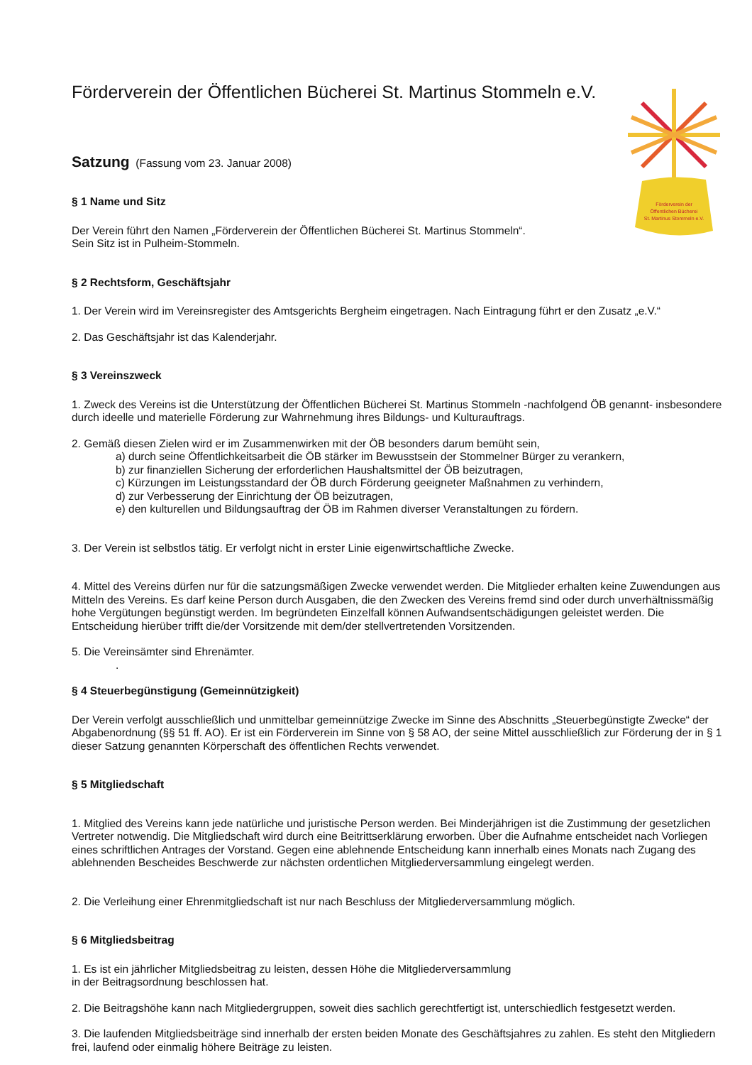Förderverein der
Öffentlichen Bücherei
St. Martinus Stommeln e.V.
Förderverein der Öffentlichen Bücherei St. Martinus Stommeln e.V.
Satzung (Fassung vom 23. Januar 2008)
§ 1 Name und Sitz
Der Verein führt den Namen „Förderverein der Öffentlichen Bücherei St. Martinus Stommeln“.
Sein Sitz ist in Pulheim-Stommeln.
§ 2 Rechtsform, Geschäftsjahr
1. Der Verein wird im Vereinsregister des Amtsgerichts Bergheim eingetragen. Nach Eintragung führt er den Zusatz „e.V.“
2. Das Geschäftsjahr ist das Kalenderjahr.
§ 3 Vereinszweck
1. Zweck des Vereins ist die Unterstützung der Öffentlichen Bücherei St. Martinus Stommeln -nachfolgend ÖB genannt- insbesondere durch ideelle und materielle Förderung zur Wahrnehmung ihres Bildungs- und Kulturauftrags.
2. Gemäß diesen Zielen wird er im Zusammenwirken mit der ÖB besonders darum bemüht sein,
a) durch seine Öffentlichkeitsarbeit die ÖB stärker im Bewusstsein der Stommelner Bürger zu verankern,
b) zur finanziellen Sicherung der erforderlichen Haushaltsmittel der ÖB beizutragen,
c) Kürzungen im Leistungsstandard der ÖB durch Förderung geeigneter Maßnahmen zu verhindern,
d) zur Verbesserung der Einrichtung der ÖB beizutragen,
e) den kulturellen und Bildungsauftrag der ÖB im Rahmen diverser Veranstaltungen zu fördern.
3. Der Verein ist selbstlos tätig. Er verfolgt nicht in erster Linie eigenwirtschaftliche Zwecke.
4. Mittel des Vereins dürfen nur für die satzungsmäßigen Zwecke verwendet werden. Die Mitglieder erhalten keine Zuwendungen aus Mitteln des Vereins. Es darf keine Person durch Ausgaben, die den Zwecken des Vereins fremd sind oder durch unverhältnissmäßig hohe Vergütungen begünstigt werden. Im begründeten Einzelfall können Aufwandsentschädigungen geleistet werden. Die Entscheidung hierüber trifft die/der Vorsitzende mit dem/der stellvertretenden Vorsitzenden.
5. Die Vereinsämter sind Ehrenämter.
.
§ 4 Steuerbegünstigung (Gemeinnützigkeit)
Der Verein verfolgt ausschließlich und unmittelbar gemeinnützige Zwecke im Sinne des Abschnitts „Steuerbegünstigte Zwecke“ der Abgabenordnung (§§ 51 ff. AO). Er ist ein Förderverein im Sinne von § 58 AO, der seine Mittel ausschließlich zur Förderung der in § 1 dieser Satzung genannten Körperschaft des öffentlichen Rechts verwendet.
§ 5 Mitgliedschaft
1. Mitglied des Vereins kann jede natürliche und juristische Person werden. Bei Minderjährigen ist die Zustimmung der gesetzlichen Vertreter notwendig. Die Mitgliedschaft wird durch eine Beitrittserklärung erworben. Über die Aufnahme entscheidet nach Vorliegen eines schriftlichen Antrages der Vorstand. Gegen eine ablehnende Entscheidung kann innerhalb eines Monats nach Zugang des ablehnenden Bescheides Beschwerde zur nächsten ordentlichen Mitgliederversammlung eingelegt werden.
2. Die Verleihung einer Ehrenmitgliedschaft ist nur nach Beschluss der Mitgliederversammlung möglich.
§ 6 Mitgliedsbeitrag
1. Es ist ein jährlicher Mitgliedsbeitrag zu leisten, dessen Höhe die Mitgliederversammlung
in der Beitragsordnung beschlossen hat.
2. Die Beitragshöhe kann nach Mitgliedergruppen, soweit dies sachlich gerechtfertigt ist, unterschiedlich festgesetzt werden.
3. Die laufenden Mitgliedsbeiträge sind innerhalb der ersten beiden Monate des Geschäftsjahres zu zahlen. Es steht den Mitgliedern frei, laufend oder einmalig höhere Beiträge zu leisten.